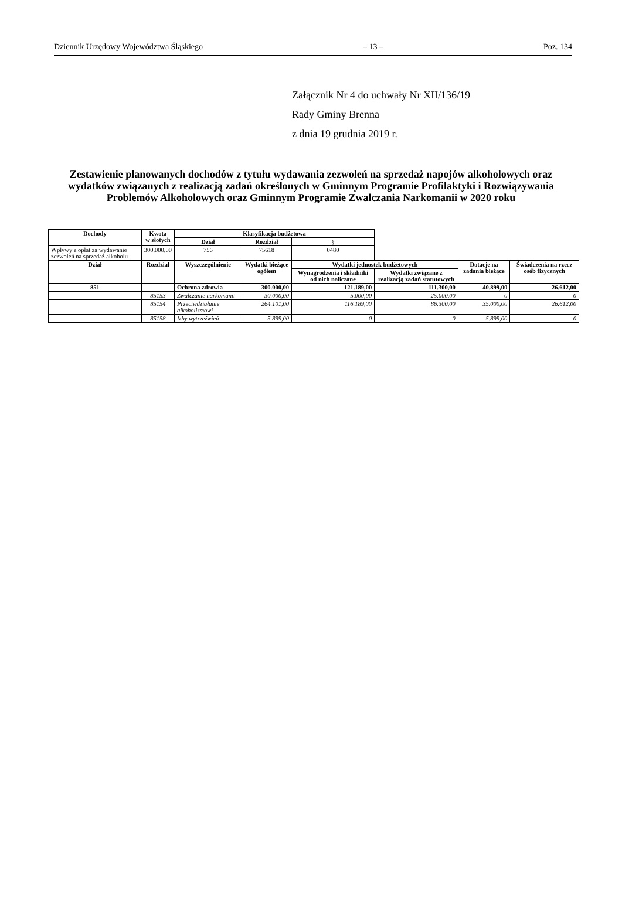Dziennik Urzędowy Województwa Śląskiego – 13 – Poz. 134
Załącznik Nr 4 do uchwały Nr XII/136/19
Rady Gminy Brenna
z dnia 19 grudnia 2019 r.
Zestawienie planowanych dochodów z tytułu wydawania zezwoleń na sprzedaż napojów alkoholowych oraz wydatków związanych z realizacją zadań określonych w Gminnym Programie Profilaktyki i Rozwiązywania Problemów Alkoholowych oraz Gminnym Programie Zwalczania Narkomanii w 2020 roku
| Dochody | Kwota w złotych | Klasyfikacja budżetowa | | | | | |
| | | Dział | Rozdział | § | | | |
| Wpływy z opłat za wydawanie zezwoleń na sprzedaż alkoholu | 300.000,00 | 756 | 75618 | 0480 | | | |
| Dział | Rozdział | Wyszczególnienie | Wydatki bieżące ogółem | Wydatki jednostek budżetowych | | Dotacje na zadania bieżące | Świadczenia na rzecz osób fizycznych |
| | | | | Wynagrodzenia i składniki od nich naliczane | Wydatki związane z realizacją zadań statutowych | | |
| 851 | | Ochrona zdrowia | 300.000,00 | 121.189,00 | 111.300,00 | 40.899,00 | 26.612,00 |
| | 85153 | Zwalczanie narkomanii | 30.000,00 | 5.000,00 | 25.000,00 | 0 | 0 |
| | 85154 | Przeciwdziałanie alkoholizmowi | 264.101,00 | 116.189,00 | 86.300,00 | 35.000,00 | 26.612,00 |
| | 85158 | Izby wytrzeźwień | 5.899,00 | 0 | 0 | 5.899,00 | 0 |